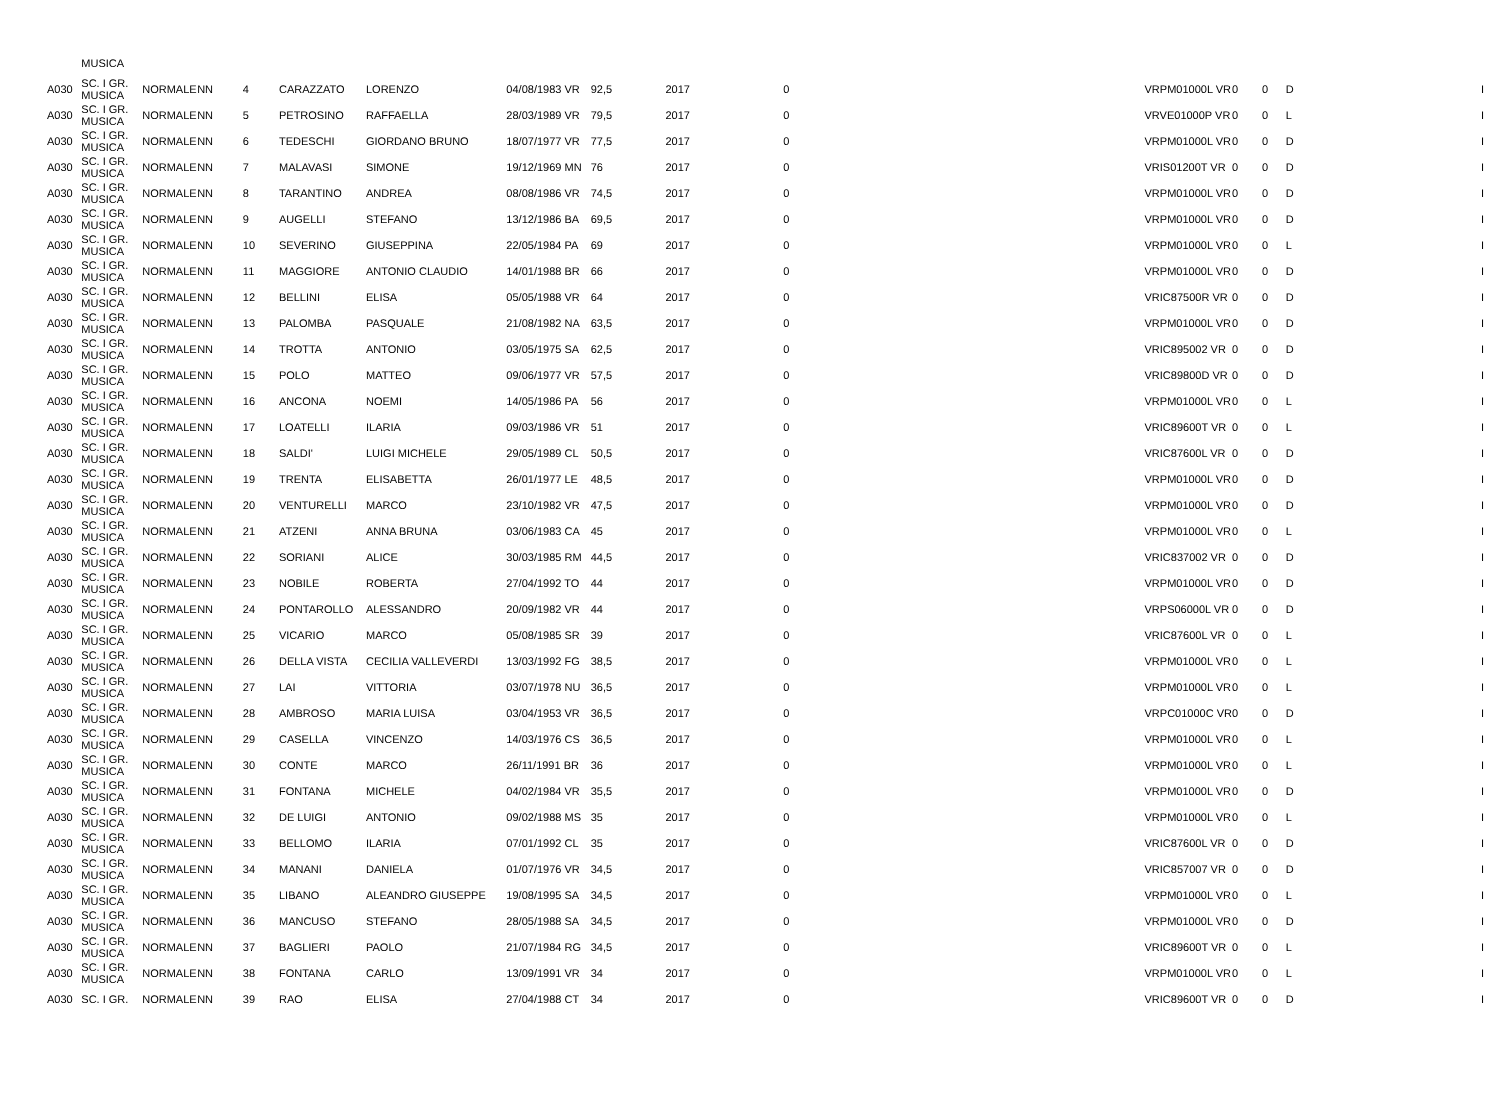| | MUSICA | | | | | | | | | | | | | | | | |
| A030 | SC. I GR. MUSICA | NORMALE | NN | 4 | CARAZZATO | LORENZO | 04/08/1983 VR | 92,5 | | 2017 | 0 | | VRPM01000L VR | 0 | 0 | D | I |
| A030 | SC. I GR. MUSICA | NORMALE | NN | 5 | PETROSINO | RAFFAELLA | 28/03/1989 VR | 79,5 | | 2017 | 0 | | VRVE01000P VR | 0 | 0 | L | I |
| A030 | SC. I GR. MUSICA | NORMALE | NN | 6 | TEDESCHI | GIORDANO BRUNO | 18/07/1977 VR | 77,5 | | 2017 | 0 | | VRPM01000L VR | 0 | 0 | D | I |
| A030 | SC. I GR. MUSICA | NORMALE | NN | 7 | MALAVASI | SIMONE | 19/12/1969 MN | 76 | | 2017 | 0 | | VRIS01200T VR | 0 | 0 | D | I |
| A030 | SC. I GR. MUSICA | NORMALE | NN | 8 | TARANTINO | ANDREA | 08/08/1986 VR | 74,5 | | 2017 | 0 | | VRPM01000L VR | 0 | 0 | D | I |
| A030 | SC. I GR. MUSICA | NORMALE | NN | 9 | AUGELLI | STEFANO | 13/12/1986 BA | 69,5 | | 2017 | 0 | | VRPM01000L VR | 0 | 0 | D | I |
| A030 | SC. I GR. MUSICA | NORMALE | NN | 10 | SEVERINO | GIUSEPPINA | 22/05/1984 PA | 69 | | 2017 | 0 | | VRPM01000L VR | 0 | 0 | L | I |
| A030 | SC. I GR. MUSICA | NORMALE | NN | 11 | MAGGIORE | ANTONIO CLAUDIO | 14/01/1988 BR | 66 | | 2017 | 0 | | VRPM01000L VR | 0 | 0 | D | I |
| A030 | SC. I GR. MUSICA | NORMALE | NN | 12 | BELLINI | ELISA | 05/05/1988 VR | 64 | | 2017 | 0 | | VRIC87500R VR | 0 | 0 | D | I |
| A030 | SC. I GR. MUSICA | NORMALE | NN | 13 | PALOMBA | PASQUALE | 21/08/1982 NA | 63,5 | | 2017 | 0 | | VRPM01000L VR | 0 | 0 | D | I |
| A030 | SC. I GR. MUSICA | NORMALE | NN | 14 | TROTTA | ANTONIO | 03/05/1975 SA | 62,5 | | 2017 | 0 | | VRIC895002 VR | 0 | 0 | D | I |
| A030 | SC. I GR. MUSICA | NORMALE | NN | 15 | POLO | MATTEO | 09/06/1977 VR | 57,5 | | 2017 | 0 | | VRIC89800D VR | 0 | 0 | D | I |
| A030 | SC. I GR. MUSICA | NORMALE | NN | 16 | ANCONA | NOEMI | 14/05/1986 PA | 56 | | 2017 | 0 | | VRPM01000L VR | 0 | 0 | L | I |
| A030 | SC. I GR. MUSICA | NORMALE | NN | 17 | LOATELLI | ILARIA | 09/03/1986 VR | 51 | | 2017 | 0 | | VRIC89600T VR | 0 | 0 | L | I |
| A030 | SC. I GR. MUSICA | NORMALE | NN | 18 | SALDI' | LUIGI MICHELE | 29/05/1989 CL | 50,5 | | 2017 | 0 | | VRIC87600L VR | 0 | 0 | D | I |
| A030 | SC. I GR. MUSICA | NORMALE | NN | 19 | TRENTA | ELISABETTA | 26/01/1977 LE | 48,5 | | 2017 | 0 | | VRPM01000L VR | 0 | 0 | D | I |
| A030 | SC. I GR. MUSICA | NORMALE | NN | 20 | VENTURELLI | MARCO | 23/10/1982 VR | 47,5 | | 2017 | 0 | | VRPM01000L VR | 0 | 0 | D | I |
| A030 | SC. I GR. MUSICA | NORMALE | NN | 21 | ATZENI | ANNA BRUNA | 03/06/1983 CA | 45 | | 2017 | 0 | | VRPM01000L VR | 0 | 0 | L | I |
| A030 | SC. I GR. MUSICA | NORMALE | NN | 22 | SORIANI | ALICE | 30/03/1985 RM | 44,5 | | 2017 | 0 | | VRIC837002 VR | 0 | 0 | D | I |
| A030 | SC. I GR. MUSICA | NORMALE | NN | 23 | NOBILE | ROBERTA | 27/04/1992 TO | 44 | | 2017 | 0 | | VRPM01000L VR | 0 | 0 | D | I |
| A030 | SC. I GR. MUSICA | NORMALE | NN | 24 | PONTAROLLO | ALESSANDRO | 20/09/1982 VR | 44 | | 2017 | 0 | | VRPS06000L VR | 0 | 0 | D | I |
| A030 | SC. I GR. MUSICA | NORMALE | NN | 25 | VICARIO | MARCO | 05/08/1985 SR | 39 | | 2017 | 0 | | VRIC87600L VR | 0 | 0 | L | I |
| A030 | SC. I GR. MUSICA | NORMALE | NN | 26 | DELLA VISTA | CECILIA VALLEVERDI | 13/03/1992 FG | 38,5 | | 2017 | 0 | | VRPM01000L VR | 0 | 0 | L | I |
| A030 | SC. I GR. MUSICA | NORMALE | NN | 27 | LAI | VITTORIA | 03/07/1978 NU | 36,5 | | 2017 | 0 | | VRPM01000L VR | 0 | 0 | L | I |
| A030 | SC. I GR. MUSICA | NORMALE | NN | 28 | AMBROSO | MARIA LUISA | 03/04/1953 VR | 36,5 | | 2017 | 0 | | VRPC01000C VR | 0 | 0 | D | I |
| A030 | SC. I GR. MUSICA | NORMALE | NN | 29 | CASELLA | VINCENZO | 14/03/1976 CS | 36,5 | | 2017 | 0 | | VRPM01000L VR | 0 | 0 | L | I |
| A030 | SC. I GR. MUSICA | NORMALE | NN | 30 | CONTE | MARCO | 26/11/1991 BR | 36 | | 2017 | 0 | | VRPM01000L VR | 0 | 0 | L | I |
| A030 | SC. I GR. MUSICA | NORMALE | NN | 31 | FONTANA | MICHELE | 04/02/1984 VR | 35,5 | | 2017 | 0 | | VRPM01000L VR | 0 | 0 | D | I |
| A030 | SC. I GR. MUSICA | NORMALE | NN | 32 | DE LUIGI | ANTONIO | 09/02/1988 MS | 35 | | 2017 | 0 | | VRPM01000L VR | 0 | 0 | L | I |
| A030 | SC. I GR. MUSICA | NORMALE | NN | 33 | BELLOMO | ILARIA | 07/01/1992 CL | 35 | | 2017 | 0 | | VRIC87600L VR | 0 | 0 | D | I |
| A030 | SC. I GR. MUSICA | NORMALE | NN | 34 | MANANI | DANIELA | 01/07/1976 VR | 34,5 | | 2017 | 0 | | VRIC857007 VR | 0 | 0 | D | I |
| A030 | SC. I GR. MUSICA | NORMALE | NN | 35 | LIBANO | ALEANDRO GIUSEPPE | 19/08/1995 SA | 34,5 | | 2017 | 0 | | VRPM01000L VR | 0 | 0 | L | I |
| A030 | SC. I GR. MUSICA | NORMALE | NN | 36 | MANCUSO | STEFANO | 28/05/1988 SA | 34,5 | | 2017 | 0 | | VRPM01000L VR | 0 | 0 | D | I |
| A030 | SC. I GR. MUSICA | NORMALE | NN | 37 | BAGLIERI | PAOLO | 21/07/1984 RG | 34,5 | | 2017 | 0 | | VRIC89600T VR | 0 | 0 | L | I |
| A030 | SC. I GR. MUSICA | NORMALE | NN | 38 | FONTANA | CARLO | 13/09/1991 VR | 34 | | 2017 | 0 | | VRPM01000L VR | 0 | 0 | L | I |
| A030 | SC. I GR. | NORMALE | NN | 39 | RAO | ELISA | 27/04/1988 CT | 34 | | 2017 | 0 | | VRIC89600T VR | 0 | 0 | D | I |